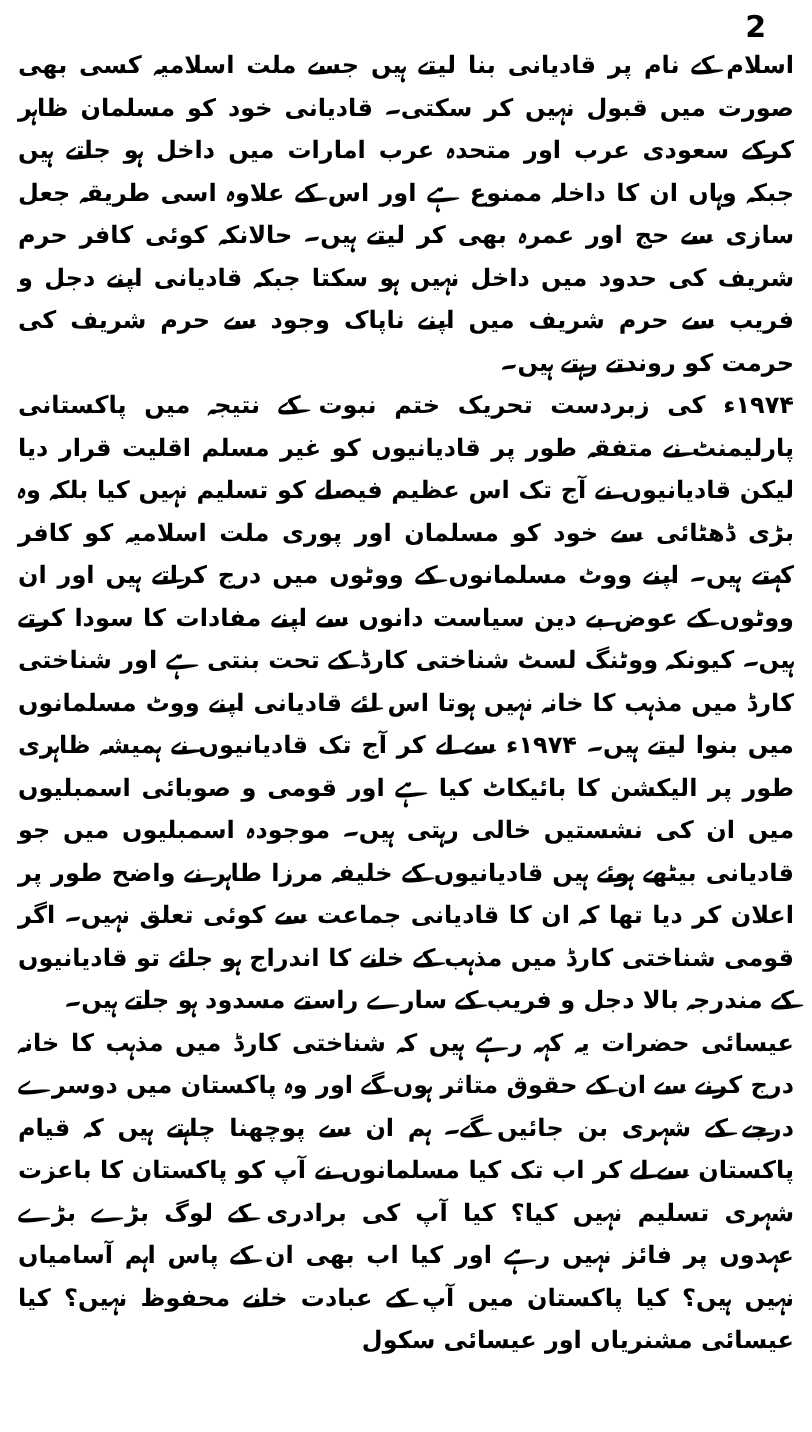2
اسلام کے نام پر قادیانی بنا لیتے ہیں جسے ملت اسلامیہ کسی بھی صورت میں قبول نہیں کر سکتی۔ قادیانی خود کو مسلمان ظاہر کرکے سعودی عرب اور متحدہ عرب امارات میں داخل ہو جاتے ہیں جبکہ وہاں ان کا داخلہ ممنوع ہے اور اس کے علاوہ اسی طریقہ جعل سازی سے حج اور عمرہ بھی کر لیتے ہیں۔ حالانکہ کوئی کافر حرم شریف کی حدود میں داخل نہیں ہو سکتا جبکہ قادیانی اپنے دجل و فریب سے حرم شریف میں اپنے ناپاک وجود سے حرم شریف کی حرمت کو روندتے رہتے ہیں۔
۱۹۷۴ء کی زبردست تحریک ختم نبوت کے نتیجہ میں پاکستانی پارلیمنٹ نے متفقہ طور پر قادیانیوں کو غیر مسلم اقلیت قرار دیا لیکن قادیانیوں نے آج تک اس عظیم فیصلے کو تسلیم نہیں کیا بلکہ وہ بڑی ڈھٹائی سے خود کو مسلمان اور پوری ملت اسلامیہ کو کافر کہتے ہیں۔ اپنے ووٹ مسلمانوں کے ووٹوں میں درج کراتے ہیں اور ان ووٹوں کے عوض بے دین سیاست دانوں سے اپنے مفادات کا سودا کرتے ہیں۔ کیونکہ ووٹنگ لسٹ شناختی کارڈ کے تحت بنتی ہے اور شناختی کارڈ میں مذہب کا خانہ نہیں ہوتا اس لئے قادیانی اپنے ووٹ مسلمانوں میں بنوا لیتے ہیں۔ ۱۹۷۴ء سے لے کر آج تک قادیانیوں نے ہمیشہ ظاہری طور پر الیکشن کا بائیکاٹ کیا ہے اور قومی و صوبائی اسمبلیوں میں ان کی نشستیں خالی رہتی ہیں۔ موجودہ اسمبلیوں میں جو قادیانی بیٹھے ہوئے ہیں قادیانیوں کے خلیفہ مرزا طاہر نے واضح طور پر اعلان کر دیا تھا کہ ان کا قادیانی جماعت سے کوئی تعلق نہیں۔ اگر قومی شناختی کارڈ میں مذہب کے خانے کا اندراج ہو جائے تو قادیانیوں کے مندرجہ بالا دجل و فریب کے سارے راستے مسدود ہو جاتے ہیں۔
عیسائی حضرات یہ کہہ رہے ہیں کہ شناختی کارڈ میں مذہب کا خانہ درج کرنے سے ان کے حقوق متاثر ہوں گے اور وہ پاکستان میں دوسرے درجے کے شہری بن جائیں گے۔ ہم ان سے پوچھنا چاہتے ہیں کہ قیام پاکستان سے لے کر اب تک کیا مسلمانوں نے آپ کو پاکستان کا باعزت شہری تسلیم نہیں کیا؟ کیا آپ کی برادری کے لوگ بڑے بڑے عہدوں پر فائز نہیں رہے اور کیا اب بھی ان کے پاس اہم آسامیاں نہیں ہیں؟ کیا پاکستان میں آپ کے عبادت خانے محفوظ نہیں؟ کیا عیسائی مشنریاں اور عیسائی سکول